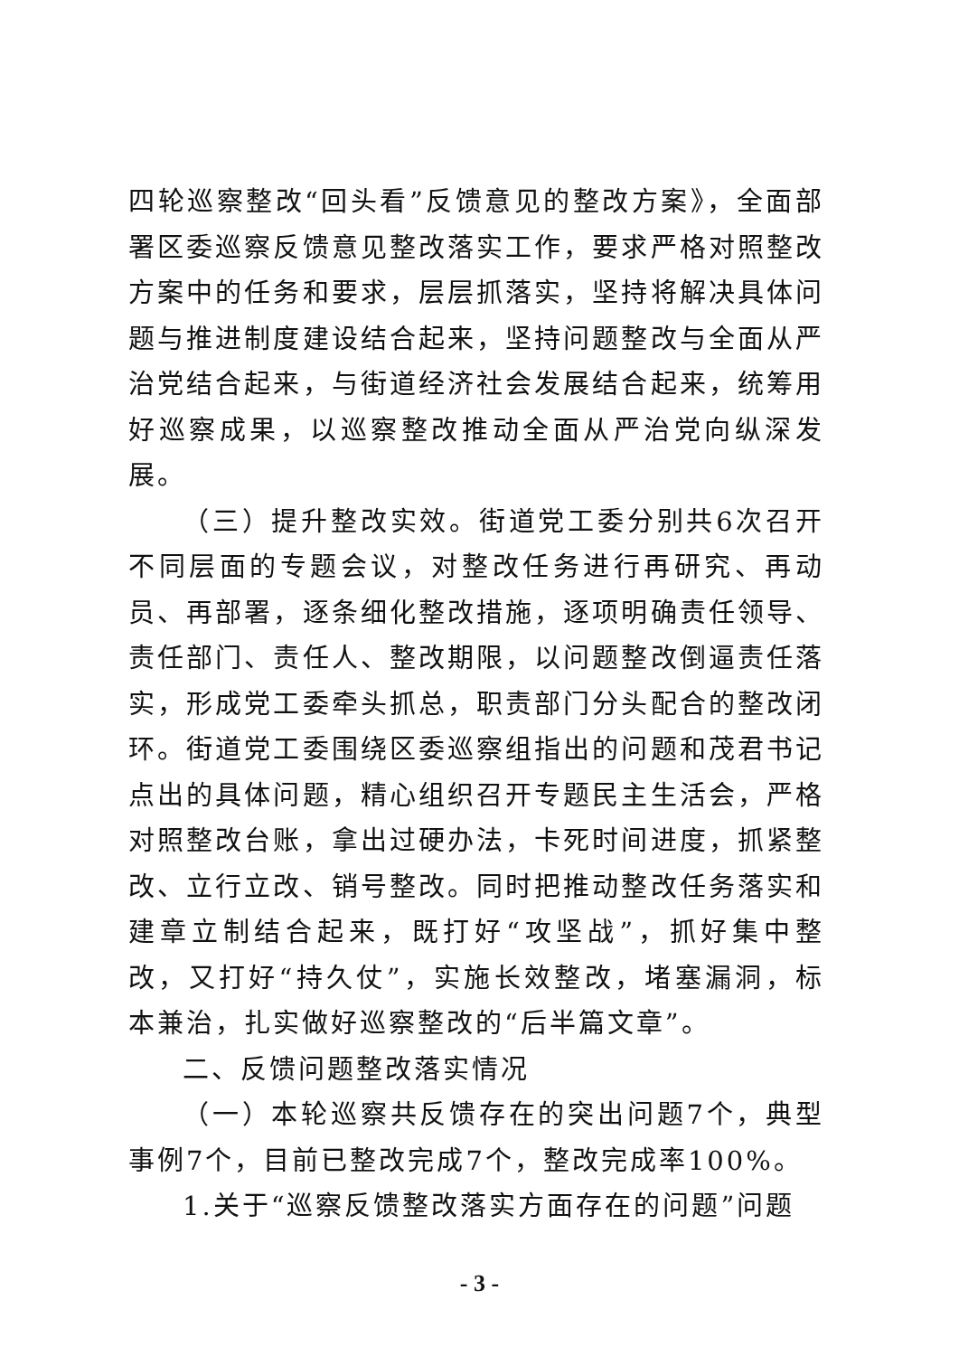四轮巡察整改“回头看”反馈意见的整改方案》，全面部署区委巡察反馈意见整改落实工作，要求严格对照整改方案中的任务和要求，层层抓落实，坚持将解决具体问题与推进制度建设结合起来，坚持问题整改与全面从严治党结合起来，与街道经济社会发展结合起来，统筹用好巡察成果，以巡察整改推动全面从严治党向纵深发展。
（三）提升整改实效。街道党工委分别共6次召开不同层面的专题会议，对整改任务进行再研究、再动员、再部署，逐条细化整改措施，逐项明确责任领导、责任部门、责任人、整改期限，以问题整改倒逼责任落实，形成党工委牵头抓总，职责部门分头配合的整改闭环。街道党工委围绕区委巡察组指出的问题和茂君书记点出的具体问题，精心组织召开专题民主生活会，严格对照整改台账，拿出过硬办法，卡死时间进度，抓紧整改、立行立改、销号整改。同时把推动整改任务落实和建章立制结合起来，既打好“攻坚战”，抓好集中整改，又打好“持久仗”，实施长效整改，堵塞漏洞，标本兼治，扎实做好巡察整改的“后半篇文章”。
二、反馈问题整改落实情况
（一）本轮巡察共反馈存在的突出问题7个，典型事例7个，目前已整改完成7个，整改完成率100%。
1.关于“巡察反馈整改落实方面存在的问题”问题
- 3 -